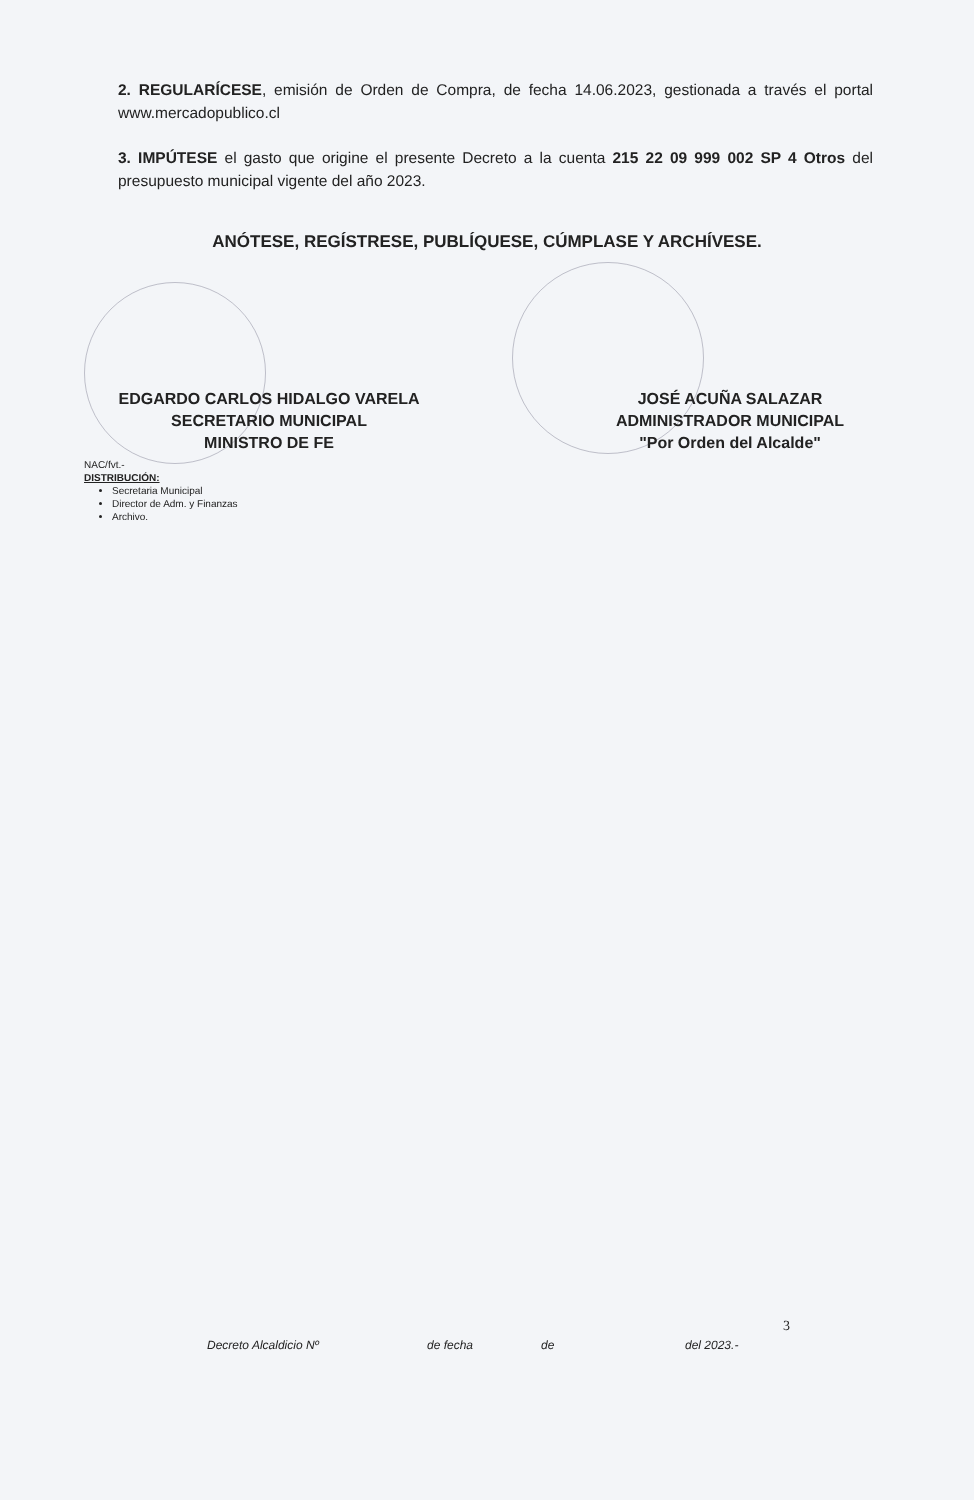2. REGULARÍCESE, emisión de Orden de Compra, de fecha 14.06.2023, gestionada a través el portal www.mercadopublico.cl
3. IMPÚTESE el gasto que origine el presente Decreto a la cuenta 215 22 09 999 002 SP 4 Otros del presupuesto municipal vigente del año 2023.
ANÓTESE, REGÍSTRESE, PUBLÍQUESE, CÚMPLASE Y ARCHÍVESE.
EDGARDO CARLOS HIDALGO VARELA
SECRETARIO MUNICIPAL
MINISTRO DE FE
JOSÉ ACUÑA SALAZAR
ADMINISTRADOR MUNICIPAL
"Por Orden del Alcalde"
NAC/fvt.-
DISTRIBUCIÓN:
Secretaria Municipal
Director de Adm. y Finanzas
Archivo.
3
Decreto Alcaldicio Nº de fecha de del 2023.-